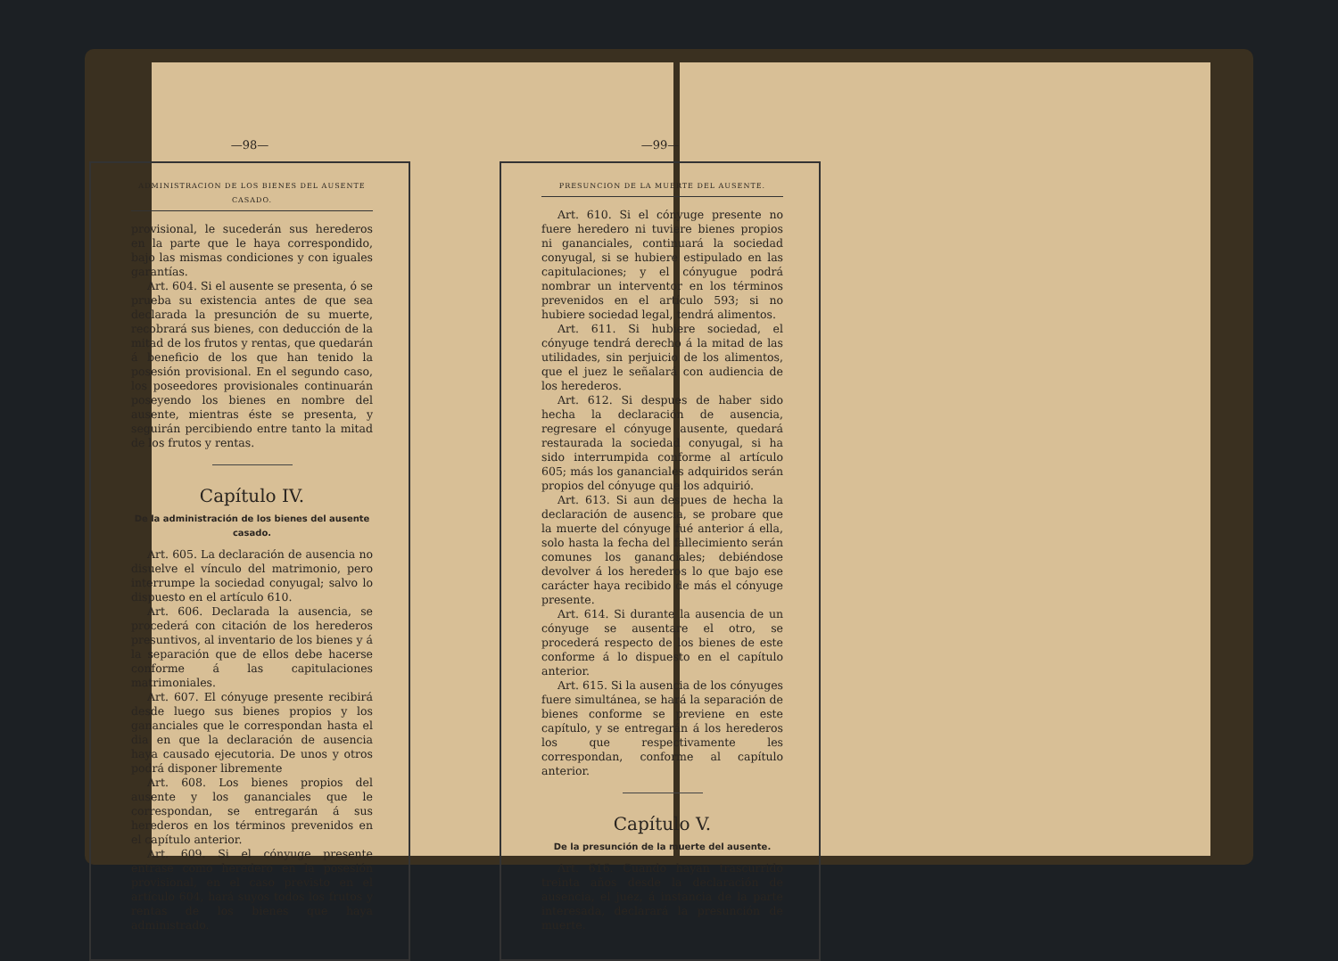—98—
ADMINISTRACION DE LOS BIENES DEL AUSENTE CASADO.
provisional, le sucederán sus herederos en la parte que le haya correspondido, bajo las mismas condiciones y con iguales garantías.
Art. 604. Si el ausente se presenta, ó se prueba su existencia antes de que sea declarada la presunción de su muerte, recobrará sus bienes, con deducción de la mitad de los frutos y rentas, que quedarán á beneficio de los que han tenido la posesión provisional. En el segundo caso, los poseedores provisionales continuarán poseyendo los bienes en nombre del ausente, mientras éste se presenta, y seguirán percibiendo entre tanto la mitad de los frutos y rentas.
Capítulo IV.
De la administración de los bienes del ausente casado.
Art. 605. La declaración de ausencia no disuelve el vínculo del matrimonio, pero interrumpe la sociedad conyugal; salvo lo dispuesto en el artículo 610.
Art. 606. Declarada la ausencia, se procederá con citación de los herederos presuntivos, al inventario de los bienes y á la separación que de ellos debe hacerse conforme á las capitulaciones matrimoniales.
Art. 607. El cónyuge presente recibirá desde luego sus bienes propios y los gananciales que le correspondan hasta el dia en que la declaración de ausencia haya causado ejecutoria. De unos y otros podrá disponer libremente
Art. 608. Los bienes propios del ausente y los gananciales que le correspondan, se entregarán á sus herederos en los términos prevenidos en el capítulo anterior.
Art. 609. Si el cónyuge presente entrase como heredero en la posesión provisional, en el caso previsto en el artículo 604, hará suyos todos los frutos y rentas de los bienes que haya administrado.
—99—
PRESUNCION DE LA MUERTE DEL AUSENTE.
Art. 610. Si el cónyuge presente no fuere heredero ni tuviere bienes propios ni gananciales, continuará la sociedad conyugal, si se hubiere estipulado en las capitulaciones; y el cónyugue podrá nombrar un interventor en los términos prevenidos en el artículo 593; si no hubiere sociedad legal, tendrá alimentos.
Art. 611. Si hubiere sociedad, el cónyuge tendrá derecho á la mitad de las utilidades, sin perjuicio de los alimentos, que el juez le señalará con audiencia de los herederos.
Art. 612. Si despues de haber sido hecha la declaración de ausencia, regresare el cónyuge ausente, quedará restaurada la sociedad conyugal, si ha sido interrumpida conforme al artículo 605; más los gananciales adquiridos serán propios del cónyuge que los adquirió.
Art. 613. Si aun despues de hecha la declaración de ausencia, se probare que la muerte del cónyuge fué anterior á ella, solo hasta la fecha del fallecimiento serán comunes los gananciales; debiéndose devolver á los herederos lo que bajo ese carácter haya recibido de más el cónyuge presente.
Art. 614. Si durante la ausencia de un cónyuge se ausentare el otro, se procederá respecto de los bienes de este conforme á lo dispuesto en el capítulo anterior.
Art. 615. Si la ausencia de los cónyuges fuere simultánea, se hará la separación de bienes conforme se previene en este capítulo, y se entregarán á los herederos los que respectivamente les correspondan, conforme al capítulo anterior.
Capítulo V.
De la presunción de la muerte del ausente.
Art. 616. Cuando hayan trascurrido treinta años desde la declaración de ausencia, el juez, á instancia de la parte interesada, declarará la presunción de muerte.